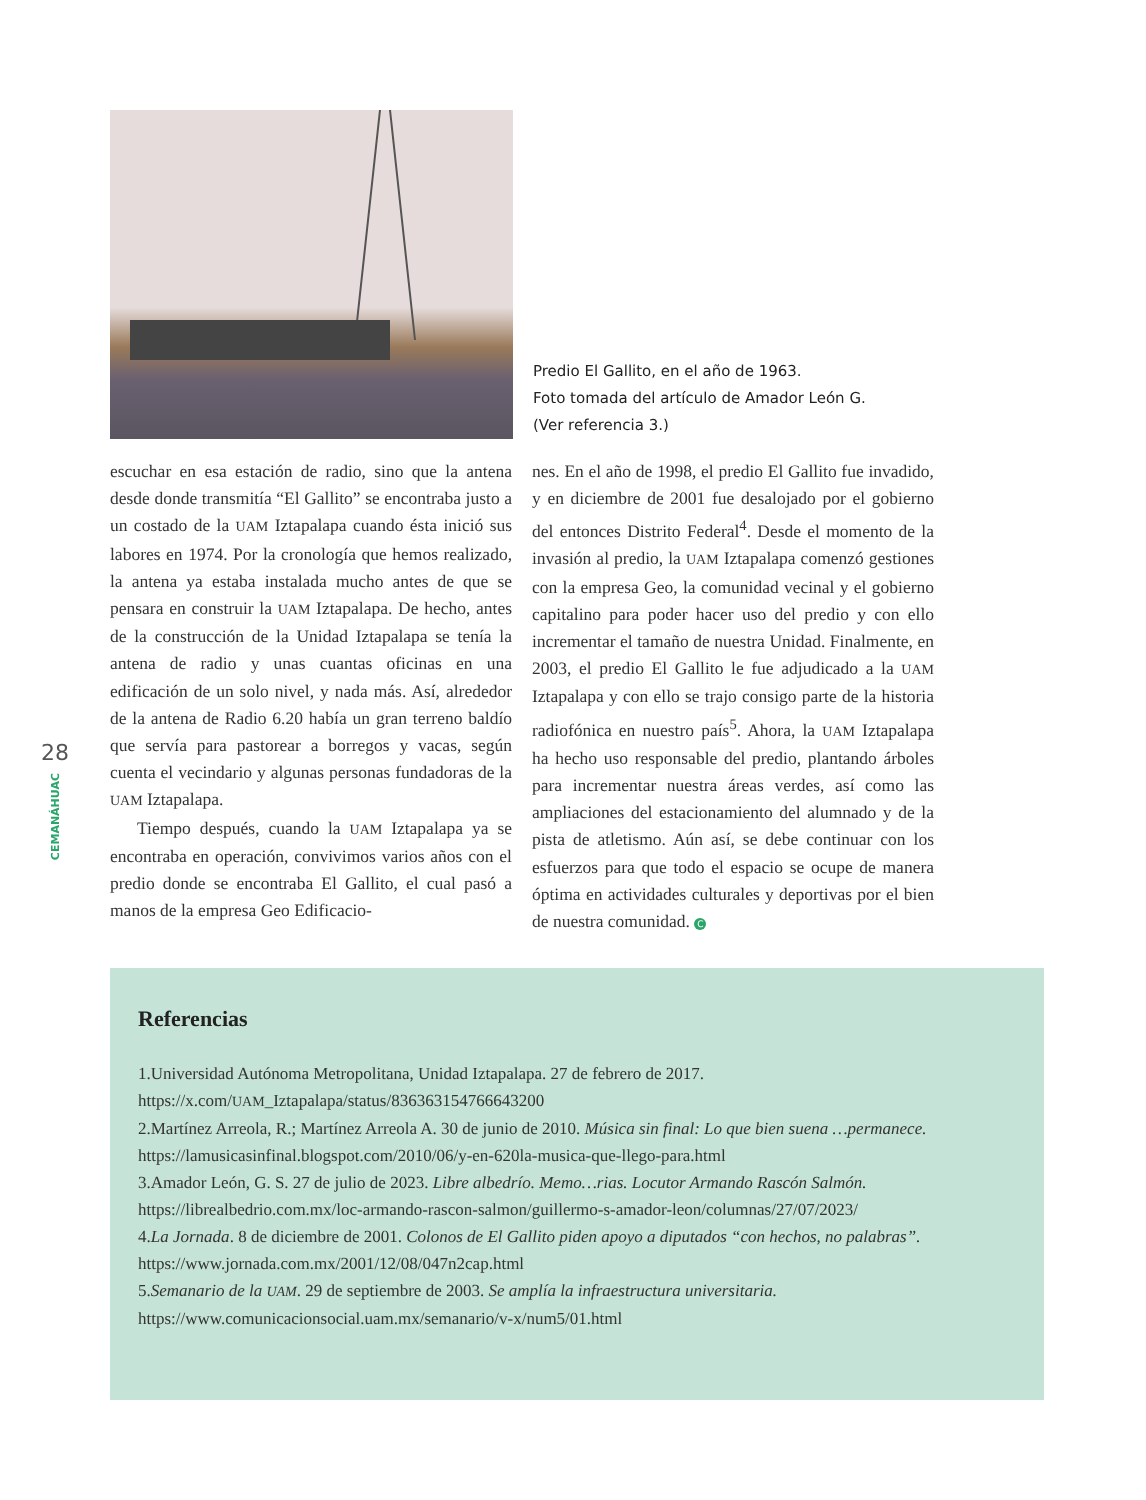Predio El Gallito, en el año de 1963.
Foto tomada del artículo de Amador León G.
(Ver referencia 3.)
escuchar en esa estación de radio, sino que la antena desde donde transmitía “El Gallito” se encontraba justo a un costado de la UAM Iztapalapa cuando ésta inició sus labores en 1974. Por la cronología que hemos realizado, la antena ya estaba instalada mucho antes de que se pensara en construir la UAM Iztapalapa. De hecho, antes de la construcción de la Unidad Iztapalapa se tenía la antena de radio y unas cuantas oficinas en una edificación de un solo nivel, y nada más. Así, alrededor de la antena de Radio 6.20 había un gran terreno baldío que servía para pastorear a borregos y vacas, según cuenta el vecindario y algunas personas fundadoras de la UAM Iztapalapa.
Tiempo después, cuando la UAM Iztapalapa ya se encontraba en operación, convivimos varios años con el predio donde se encontraba El Gallito, el cual pasó a manos de la empresa Geo Edificacio-
nes. En el año de 1998, el predio El Gallito fue invadido, y en diciembre de 2001 fue desalojado por el gobierno del entonces Distrito Federal<sup>4</sup>. Desde el momento de la invasión al predio, la UAM Iztapalapa comenzó gestiones con la empresa Geo, la comunidad vecinal y el gobierno capitalino para poder hacer uso del predio y con ello incrementar el tamaño de nuestra Unidad. Finalmente, en 2003, el predio El Gallito le fue adjudicado a la UAM Iztapalapa y con ello se trajo consigo parte de la historia radiofónica en nuestro país<sup>5</sup>. Ahora, la UAM Iztapalapa ha hecho uso responsable del predio, plantando árboles para incrementar nuestra áreas verdes, así como las ampliaciones del estacionamiento del alumnado y de la pista de atletismo. Aún así, se debe continuar con los esfuerzos para que todo el espacio se ocupe de manera óptima en actividades culturales y deportivas por el bien de nuestra comunidad. C
28
CEMANÁHUAC
Referencias
1.Universidad Autónoma Metropolitana, Unidad Iztapalapa. 27 de febrero de 2017.
https://x.com/UAM_Iztapalapa/status/836363154766643200
2.Martínez Arreola, R.; Martínez Arreola A. 30 de junio de 2010. Música sin final: Lo que bien suena …permanece.
https://lamusicasinfinal.blogspot.com/2010/06/y-en-620la-musica-que-llego-para.html
3.Amador León, G. S. 27 de julio de 2023. Libre albedrío. Memo…rias. Locutor Armando Rascón Salmón.
https://librealbedrio.com.mx/loc-armando-rascon-salmon/guillermo-s-amador-leon/columnas/27/07/2023/
4.La Jornada. 8 de diciembre de 2001. Colonos de El Gallito piden apoyo a diputados “con hechos, no palabras”.
https://www.jornada.com.mx/2001/12/08/047n2cap.html
5.Semanario de la UAM. 29 de septiembre de 2003. Se amplía la infraestructura universitaria.
https://www.comunicacionsocial.uam.mx/semanario/v-x/num5/01.html